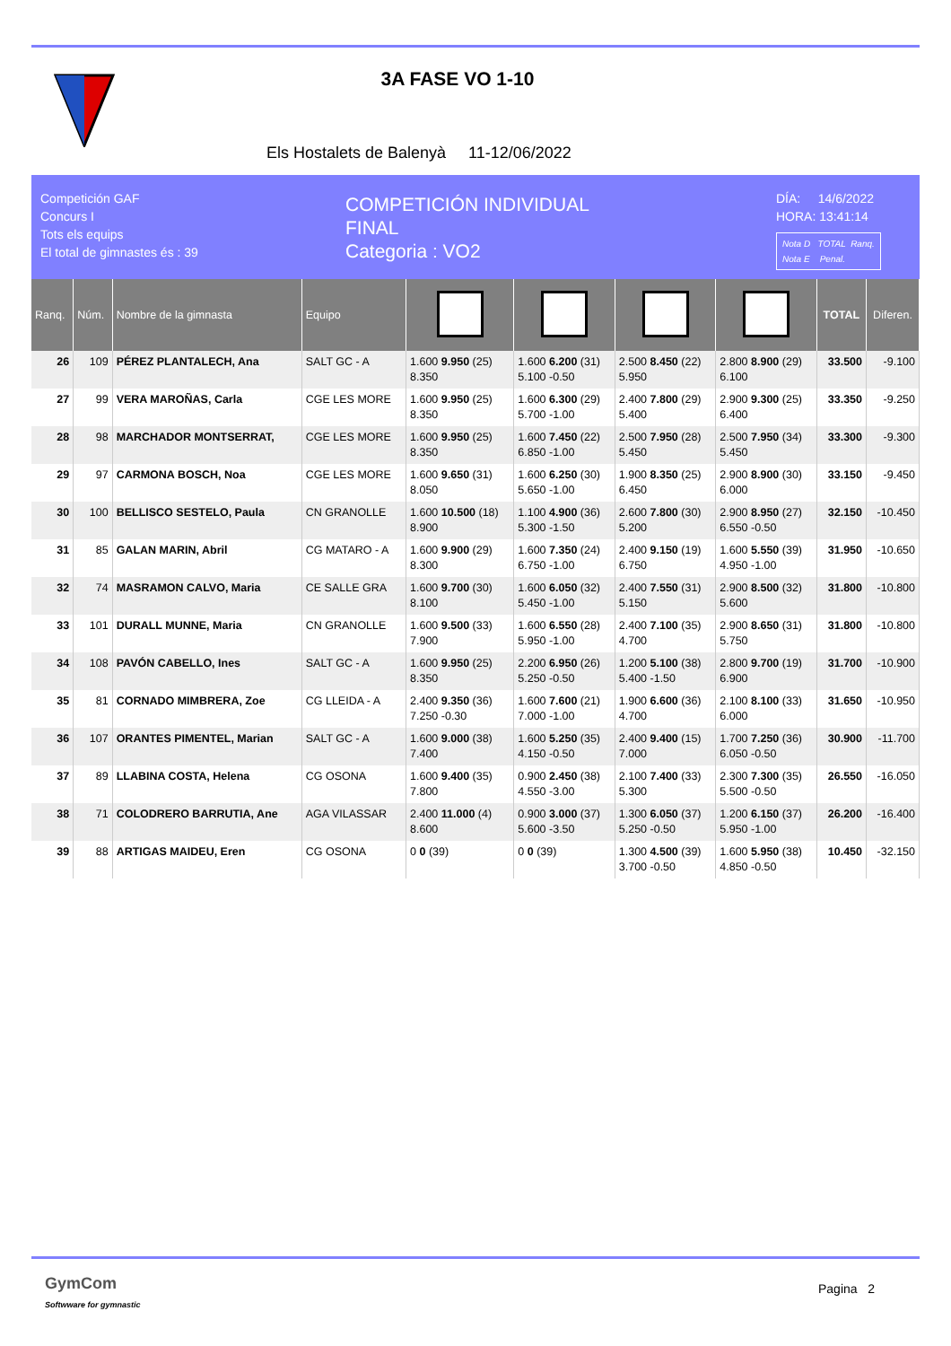3A FASE VO 1-10
Els Hostalets de Balenyà 11-12/06/2022
Competición GAF
Concurs I
Tots els equips
El total de gimnastes és : 39
COMPETICIÓN INDIVIDUAL
FINAL
Categoria : VO2
DÍA: 14/6/2022
HORA: 13:41:14
Nota D TOTAL Ranq.
Nota E Penal.
| Ranq. | Núm. | Nombre de la gimnasta | Equipo | | | | | TOTAL | Diferen. |
| --- | --- | --- | --- | --- | --- | --- | --- | --- | --- |
| 26 | 109 | PÉREZ PLANTALECH, Ana | SALT GC - A | 1.600 9.950 (25) 8.350 | 1.600 6.200 (31) 5.100 -0.50 | 2.500 8.450 (22) 5.950 | 2.800 8.900 (29) 6.100 | 33.500 | -9.100 |
| 27 | 99 | VERA MAROÑAS, Carla | CGE LES MORE | 1.600 9.950 (25) 8.350 | 1.600 6.300 (29) 5.700 -1.00 | 2.400 7.800 (29) 5.400 | 2.900 9.300 (25) 6.400 | 33.350 | -9.250 |
| 28 | 98 | MARCHADOR MONTSERRAT, | CGE LES MORE | 1.600 9.950 (25) 8.350 | 1.600 7.450 (22) 6.850 -1.00 | 2.500 7.950 (28) 5.450 | 2.500 7.950 (34) 5.450 | 33.300 | -9.300 |
| 29 | 97 | CARMONA BOSCH, Noa | CGE LES MORE | 1.600 9.650 (31) 8.050 | 1.600 6.250 (30) 5.650 -1.00 | 1.900 8.350 (25) 6.450 | 2.900 8.900 (30) 6.000 | 33.150 | -9.450 |
| 30 | 100 | BELLISCO SESTELO, Paula | CN GRANOLLE | 1.600 10.500 (18) 8.900 | 1.100 4.900 (36) 5.300 -1.50 | 2.600 7.800 (30) 5.200 | 2.900 8.950 (27) 6.550 -0.50 | 32.150 | -10.450 |
| 31 | 85 | GALAN MARIN, Abril | CG MATARO - A | 1.600 9.900 (29) 8.300 | 1.600 7.350 (24) 6.750 -1.00 | 2.400 9.150 (19) 6.750 | 1.600 5.550 (39) 4.950 -1.00 | 31.950 | -10.650 |
| 32 | 74 | MASRAMON CALVO, Maria | CE SALLE GRA | 1.600 9.700 (30) 8.100 | 1.600 6.050 (32) 5.450 -1.00 | 2.400 7.550 (31) 5.150 | 2.900 8.500 (32) 5.600 | 31.800 | -10.800 |
| 33 | 101 | DURALL MUNNE, Maria | CN GRANOLLE | 1.600 9.500 (33) 7.900 | 1.600 6.550 (28) 5.950 -1.00 | 2.400 7.100 (35) 4.700 | 2.900 8.650 (31) 5.750 | 31.800 | -10.800 |
| 34 | 108 | PAVÓN CABELLO, Ines | SALT GC - A | 1.600 9.950 (25) 8.350 | 2.200 6.950 (26) 5.250 -0.50 | 1.200 5.100 (38) 5.400 -1.50 | 2.800 9.700 (19) 6.900 | 31.700 | -10.900 |
| 35 | 81 | CORNADO MIMBRERA, Zoe | CG LLEIDA - A | 2.400 9.350 (36) 7.250 -0.30 | 1.600 7.600 (21) 7.000 -1.00 | 1.900 6.600 (36) 4.700 | 2.100 8.100 (33) 6.000 | 31.650 | -10.950 |
| 36 | 107 | ORANTES PIMENTEL, Marian | SALT GC - A | 1.600 9.000 (38) 7.400 | 1.600 5.250 (35) 4.150 -0.50 | 2.400 9.400 (15) 7.000 | 1.700 7.250 (36) 6.050 -0.50 | 30.900 | -11.700 |
| 37 | 89 | LLABINA COSTA, Helena | CG OSONA | 1.600 9.400 (35) 7.800 | 0.900 2.450 (38) 4.550 -3.00 | 2.100 7.400 (33) 5.300 | 2.300 7.300 (35) 5.500 -0.50 | 26.550 | -16.050 |
| 38 | 71 | COLODRERO BARRUTIA, Ane | AGA VILASSAR | 2.400 11.000 (4) 8.600 | 0.900 3.000 (37) 5.600 -3.50 | 1.300 6.050 (37) 5.250 -0.50 | 1.200 6.150 (37) 5.950 -1.00 | 26.200 | -16.400 |
| 39 | 88 | ARTIGAS MAIDEU, Eren | CG OSONA | 0 0 (39) | 0 0 (39) | 1.300 4.500 (39) 3.700 -0.50 | 1.600 5.950 (38) 4.850 -0.50 | 10.450 | -32.150 |
GymCom
Softwware for gymnastic
Pagina 2